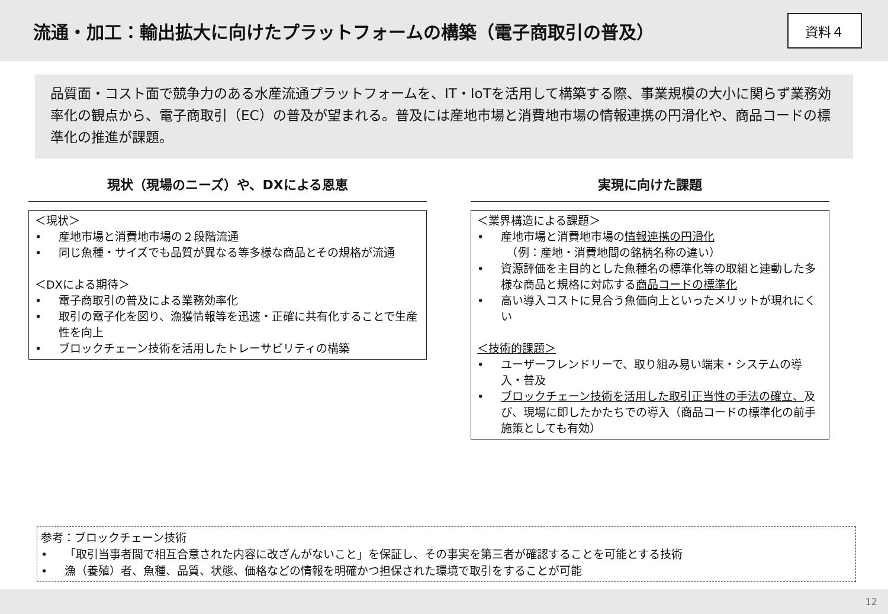流通・加工：輸出拡大に向けたプラットフォームの構築（電子商取引の普及）
資料４
品質面・コスト面で競争力のある水産流通プラットフォームを、IT・IoTを活用して構築する際、事業規模の大小に関らず業務効率化の観点から、電子商取引（EC）の普及が望まれる。普及には産地市場と消費地市場の情報連携の円滑化や、商品コードの標準化の推進が課題。
現状（現場のニーズ）や、DXによる恩恵
＜現状＞
• 産地市場と消費地市場の２段階流通
• 同じ魚種・サイズでも品質が異なる等多様な商品とその規格が流通
＜DXによる期待＞
• 電子商取引の普及による業務効率化
• 取引の電子化を図り、漁獲情報等を迅速・正確に共有化することで生産性を向上
• ブロックチェーン技術を活用したトレーサビリティの構築
実現に向けた課題
＜業界構造による課題＞
• 産地市場と消費地市場の情報連携の円滑化
　（例：産地・消費地間の銘柄名称の違い）
• 資源評価を主目的とした魚種名の標準化等の取組と連動した多様な商品と規格に対応する商品コードの標準化
• 高い導入コストに見合う魚価向上といったメリットが現れにくい
＜技術的課題＞
• ユーザーフレンドリーで、取り組み易い端末・システムの導入・普及
• ブロックチェーン技術を活用した取引正当性の手法の確立、及び、現場に即したかたちでの導入（商品コードの標準化の前手施策としても有効）
参考：ブロックチェーン技術
• 「取引当事者間で相互合意された内容に改ざんがないこと」を保証し、その事実を第三者が確認することを可能とする技術
• 漁（養殖）者、魚種、品質、状態、価格などの情報を明確かつ担保された環境で取引をすることが可能
12